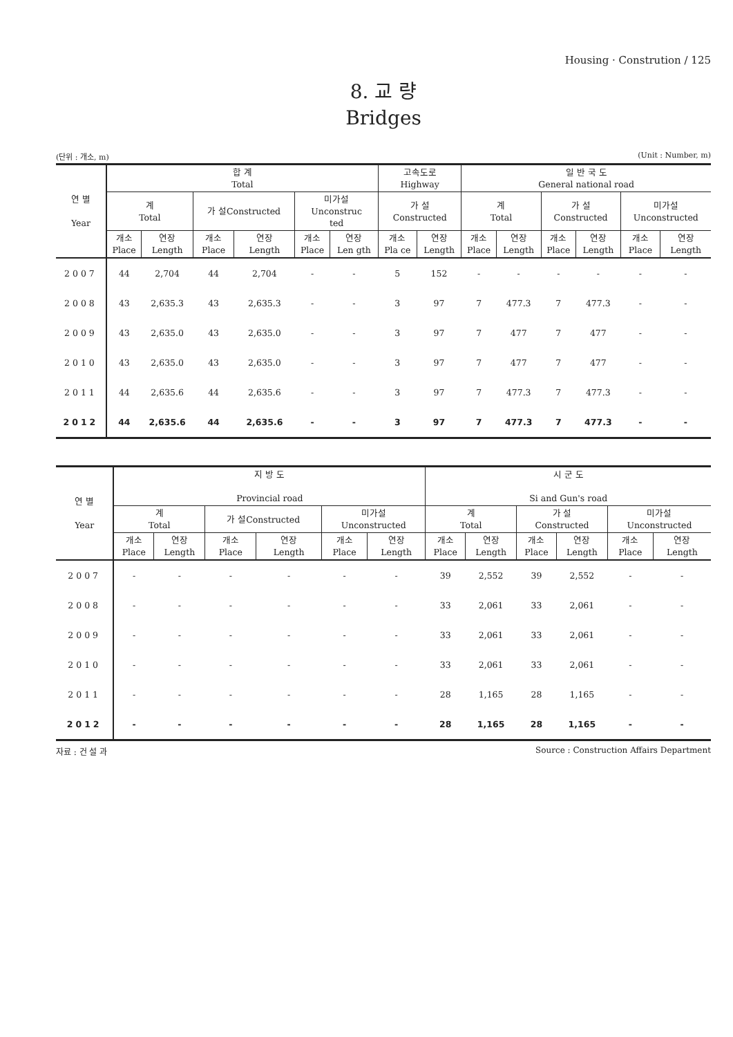Housing · Constrution / 125
8. 교 량
Bridges
(단위 : 개소, m) (Unit : Number, m)
| 연 별 Year | 합 계 Total | | | | | | 고속도로 Highway | | 일 반 국 도 General national road | | | | | |
| --- | --- | --- | --- | --- | --- | --- | --- | --- | --- | --- | --- | --- | --- | --- |
| | 계 Total | | 가 설Constructed | | 미가설 Unconstruc ted | | 가 설 Constructed | | 계 Total | | 가 설 Constructed | | 미가설 Unconstructed | |
| | 개소 Place | 연장 Length | 개소 Place | 연장 Length | 개소 Place | 연장 Len gth | 개소 Pla ce | 연장 Length | 개소 Place | 연장 Length | 개소 Place | 연장 Length | 개소 Place | 연장 Length |
| 2007 | 44 | 2,704 | 44 | 2,704 | - | - | 5 | 152 | - | - | - | - | - | - |
| 2008 | 43 | 2,635.3 | 43 | 2,635.3 | - | - | 3 | 97 | 7 | 477.3 | 7 | 477.3 | - | - |
| 2009 | 43 | 2,635.0 | 43 | 2,635.0 | - | - | 3 | 97 | 7 | 477 | 7 | 477 | - | - |
| 2010 | 43 | 2,635.0 | 43 | 2,635.0 | - | - | 3 | 97 | 7 | 477 | 7 | 477 | - | - |
| 2011 | 44 | 2,635.6 | 44 | 2,635.6 | - | - | 3 | 97 | 7 | 477.3 | 7 | 477.3 | - | - |
| 2012 | 44 | 2,635.6 | 44 | 2,635.6 | - | - | 3 | 97 | 7 | 477.3 | 7 | 477.3 | - | - |
| 연 별 Year | 지 방 도 Provincial road | | | | | | 시 군 도 Si and Gun's road | | | | | |
| --- | --- | --- | --- | --- | --- | --- | --- | --- | --- | --- | --- | --- |
| | 계 Total | | 가 설Constructed | | 미가설 Unconstructed | | 계 Total | | 가 설 Constructed | | 미가설 Unconstructed | |
| | 개소 Place | 연장 Length | 개소 Place | 연장 Length | 개소 Place | 연장 Length | 개소 Place | 연장 Length | 개소 Place | 연장 Length | 개소 Place | 연장 Length |
| 2007 | - | - | - | - | - | - | 39 | 2,552 | 39 | 2,552 | - | - |
| 2008 | - | - | - | - | - | - | 33 | 2,061 | 33 | 2,061 | - | - |
| 2009 | - | - | - | - | - | - | 33 | 2,061 | 33 | 2,061 | - | - |
| 2010 | - | - | - | - | - | - | 33 | 2,061 | 33 | 2,061 | - | - |
| 2011 | - | - | - | - | - | - | 28 | 1,165 | 28 | 1,165 | - | - |
| 2012 | - | - | - | - | - | - | 28 | 1,165 | 28 | 1,165 | - | - |
자료 : 건 설 과 Source : Construction Affairs Department